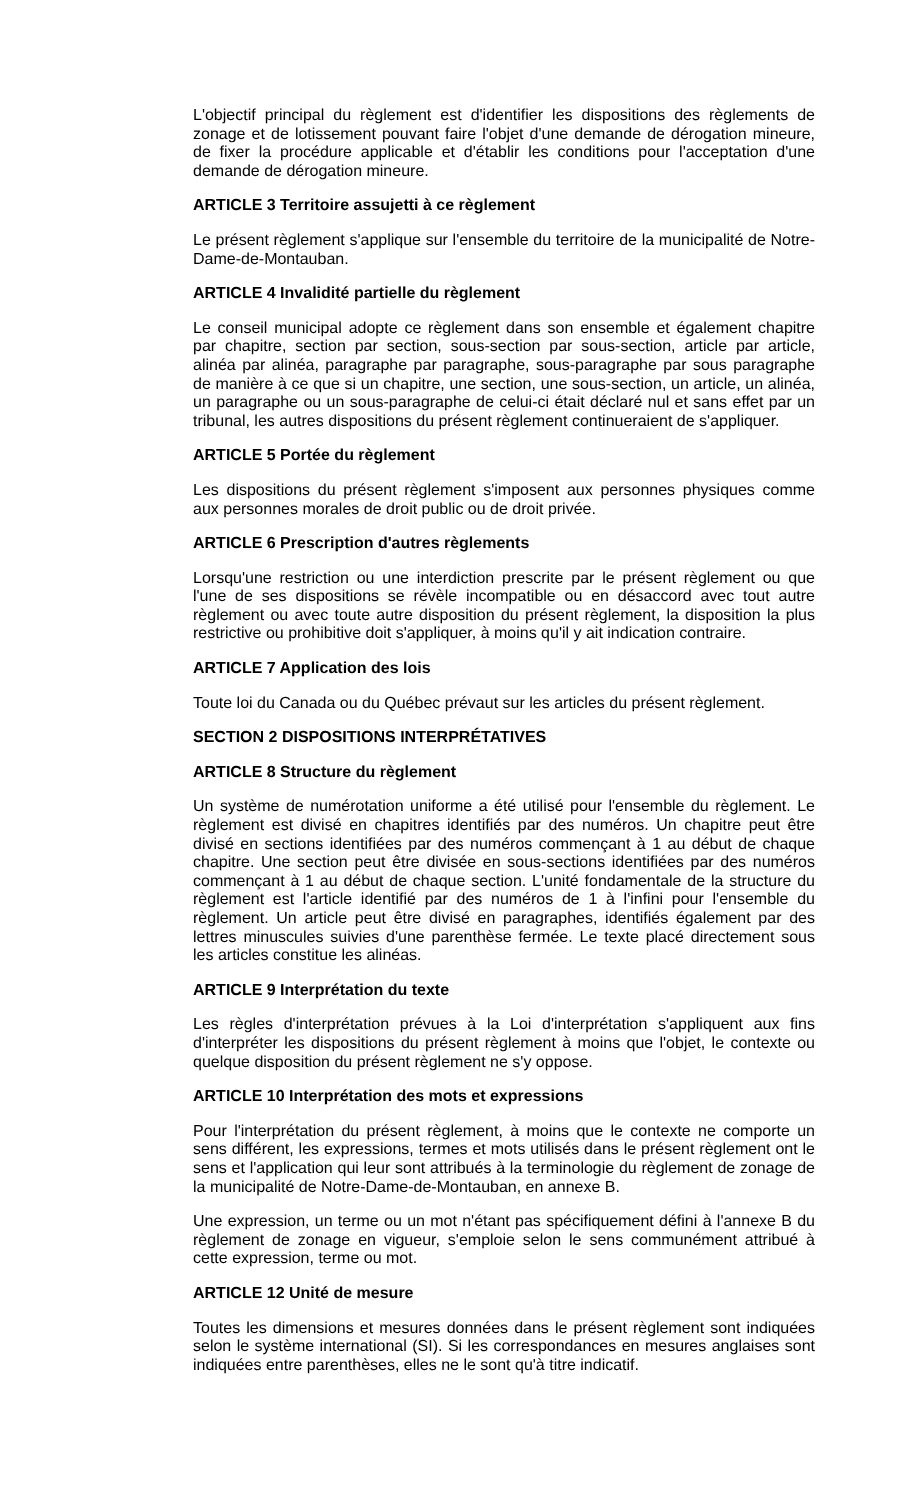L'objectif principal du règlement est d'identifier les dispositions des règlements de zonage et de lotissement pouvant faire l'objet d'une demande de dérogation mineure, de fixer la procédure applicable et d'établir les conditions pour l'acceptation d'une demande de dérogation mineure.
ARTICLE 3 Territoire assujetti à ce règlement
Le présent règlement s'applique sur l'ensemble du territoire de la municipalité de Notre-Dame-de-Montauban.
ARTICLE 4 Invalidité partielle du règlement
Le conseil municipal adopte ce règlement dans son ensemble et également chapitre par chapitre, section par section, sous-section par sous-section, article par article, alinéa par alinéa, paragraphe par paragraphe, sous-paragraphe par sous paragraphe de manière à ce que si un chapitre, une section, une sous-section, un article, un alinéa, un paragraphe ou un sous-paragraphe de celui-ci était déclaré nul et sans effet par un tribunal, les autres dispositions du présent règlement continueraient de s'appliquer.
ARTICLE 5 Portée du règlement
Les dispositions du présent règlement s'imposent aux personnes physiques comme aux personnes morales de droit public ou de droit privée.
ARTICLE 6 Prescription d'autres règlements
Lorsqu'une restriction ou une interdiction prescrite par le présent règlement ou que l'une de ses dispositions se révèle incompatible ou en désaccord avec tout autre règlement ou avec toute autre disposition du présent règlement, la disposition la plus restrictive ou prohibitive doit s'appliquer, à moins qu'il y ait indication contraire.
ARTICLE 7 Application des lois
Toute loi du Canada ou du Québec prévaut sur les articles du présent règlement.
SECTION 2 DISPOSITIONS INTERPRÉTATIVES
ARTICLE 8 Structure du règlement
Un système de numérotation uniforme a été utilisé pour l'ensemble du règlement. Le règlement est divisé en chapitres identifiés par des numéros. Un chapitre peut être divisé en sections identifiées par des numéros commençant à 1 au début de chaque chapitre. Une section peut être divisée en sous-sections identifiées par des numéros commençant à 1 au début de chaque section. L'unité fondamentale de la structure du règlement est l'article identifié par des numéros de 1 à l'infini pour l'ensemble du règlement. Un article peut être divisé en paragraphes, identifiés également par des lettres minuscules suivies d'une parenthèse fermée. Le texte placé directement sous les articles constitue les alinéas.
ARTICLE 9 Interprétation du texte
Les règles d'interprétation prévues à la Loi d'interprétation s'appliquent aux fins d'interpréter les dispositions du présent règlement à moins que l'objet, le contexte ou quelque disposition du présent règlement ne s'y oppose.
ARTICLE 10 Interprétation des mots et expressions
Pour l'interprétation du présent règlement, à moins que le contexte ne comporte un sens différent, les expressions, termes et mots utilisés dans le présent règlement ont le sens et l'application qui leur sont attribués à la terminologie du règlement de zonage de la municipalité de Notre-Dame-de-Montauban, en annexe B.
Une expression, un terme ou un mot n'étant pas spécifiquement défini à l'annexe B du règlement de zonage en vigueur, s'emploie selon le sens communément attribué à cette expression, terme ou mot.
ARTICLE 12 Unité de mesure
Toutes les dimensions et mesures données dans le présent règlement sont indiquées selon le système international (SI). Si les correspondances en mesures anglaises sont indiquées entre parenthèses, elles ne le sont qu'à titre indicatif.